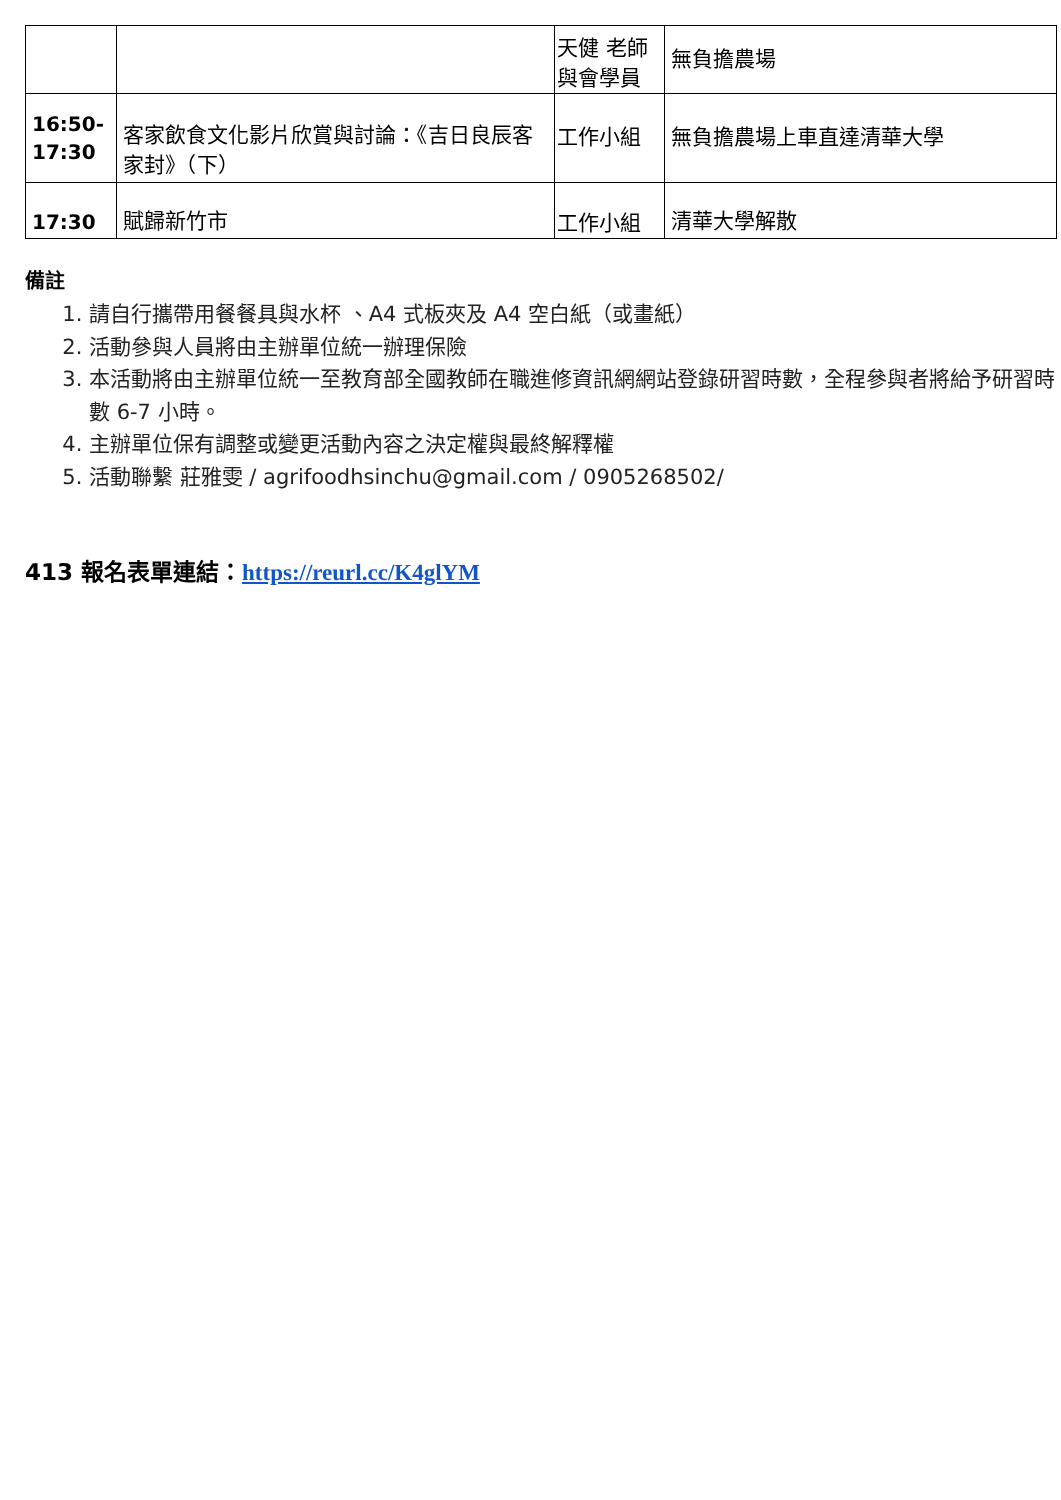| | | 天健 老師 與會學員 | 無負擔農場 |
| 16:50- 17:30 | 客家飲食文化影片欣賞與討論：《吉日良辰客家封》（下） | 工作小組 | 無負擔農場上車直達清華大學 |
| 17:30 | 賦歸新竹市 | 工作小組 | 清華大學解散 |
備註
1. 請自行攜帶用餐餐具與水杯 、A4 式板夾及 A4 空白紙（或畫紙）
2. 活動參與人員將由主辦單位統一辦理保險
3. 本活動將由主辦單位統一至教育部全國教師在職進修資訊網網站登錄研習時數，全程參與者將給予研習時數 6-7 小時。
4. 主辦單位保有調整或變更活動內容之決定權與最終解釋權
5. 活動聯繫 莊雅雯 / agrifoodhsinchu@gmail.com / 0905268502/
413 報名表單連結：https://reurl.cc/K4glYM